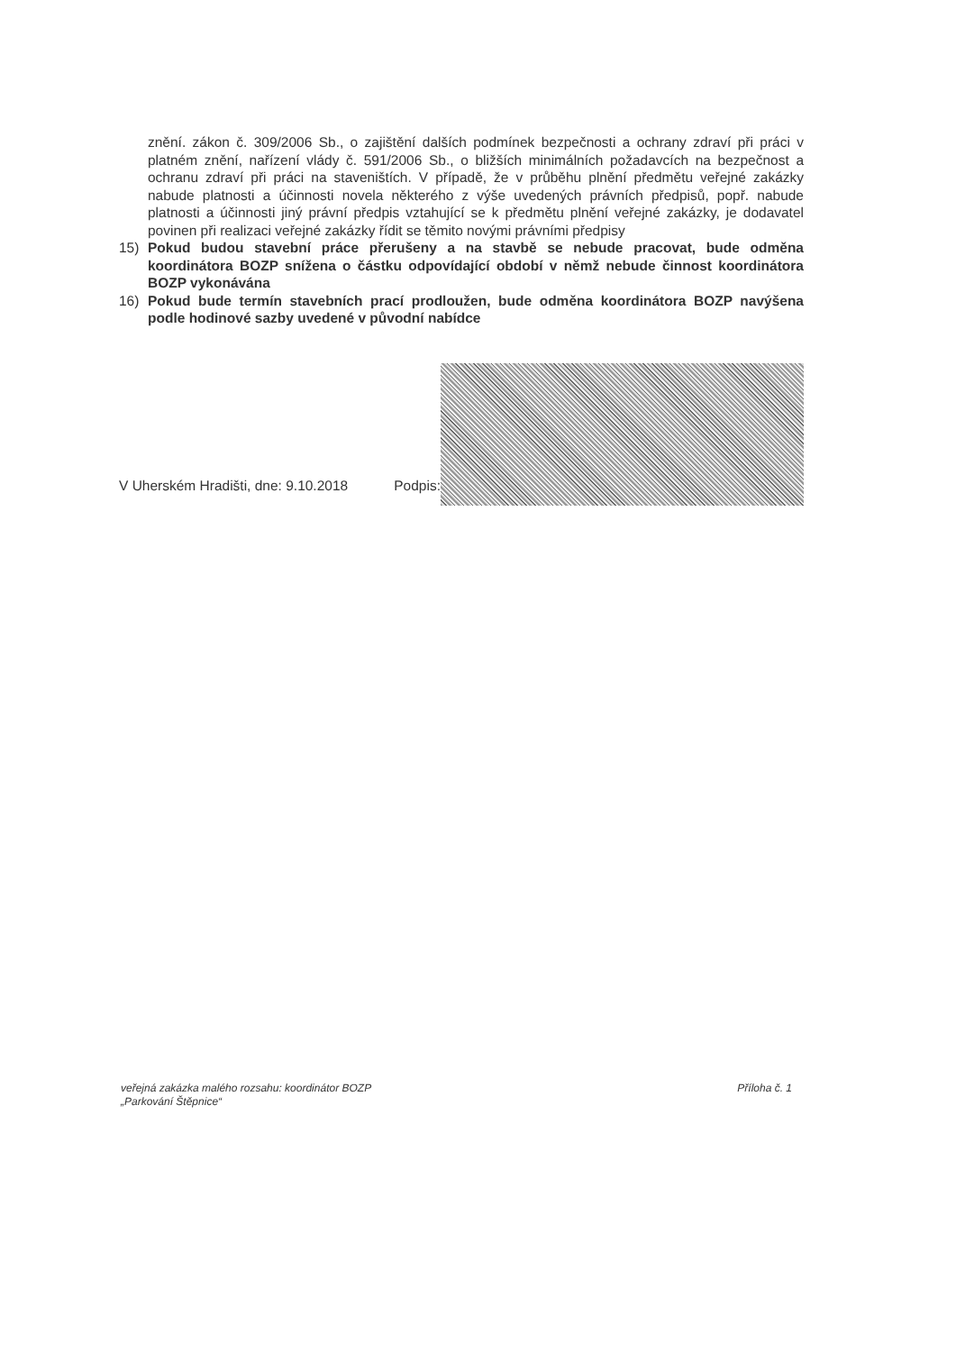znění. zákon č. 309/2006 Sb., o zajištění dalších podmínek bezpečnosti a ochrany zdraví při práci v platném znění, nařízení vlády č. 591/2006 Sb., o bližších minimálních požadavcích na bezpečnost a ochranu zdraví při práci na staveništích. V případě, že v průběhu plnění předmětu veřejné zakázky nabude platnosti a účinnosti novela některého z výše uvedených právních předpisů, popř. nabude platnosti a účinnosti jiný právní předpis vztahující se k předmětu plnění veřejné zakázky, je dodavatel povinen při realizaci veřejné zakázky řídit se těmito novými právními předpisy
15) Pokud budou stavební práce přerušeny a na stavbě se nebude pracovat, bude odměna koordinátora BOZP snížena o částku odpovídající období v němž nebude činnost koordinátora BOZP vykonávána
16) Pokud bude termín stavebních prací prodloužen, bude odměna koordinátora BOZP navýšena podle hodinové sazby uvedené v původní nabídce
V Uherském Hradišti, dne: 9.10.2018 Podpis:
veřejná zakázka malého rozsahu: koordinátor BOZP
„Parkování Štěpnice“
Příloha č. 1